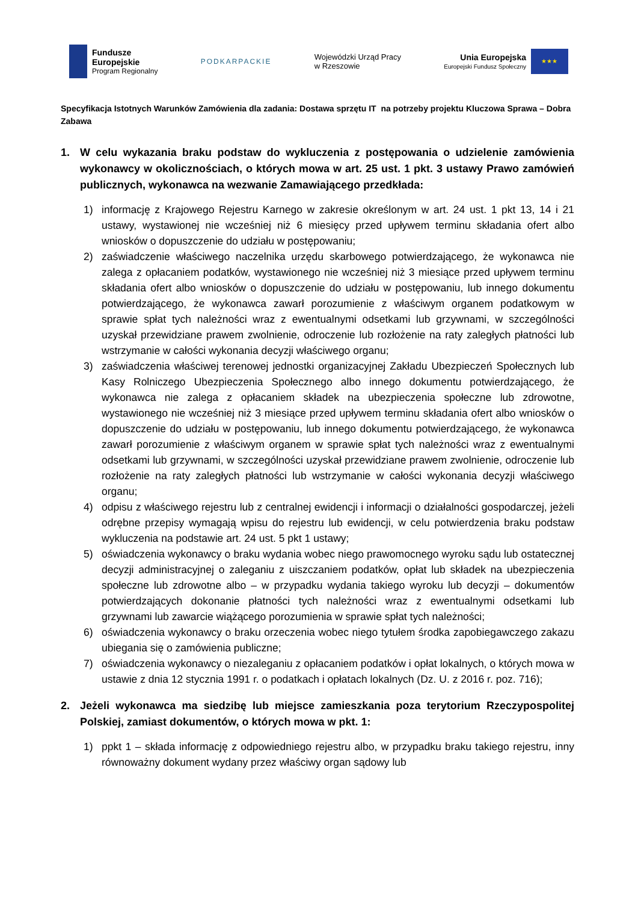Fundusze
Europejskie
Program Regionalny
PODKARPACKIE
Wojewódzki Urząd Pracy
w Rzeszowie
Unia Europejska
Europejski Fundusz Społeczny
★★★
Specyfikacja Istotnych Warunków Zamówienia dla zadania: Dostawa sprzętu IT na potrzeby projektu Kluczowa Sprawa – Dobra Zabawa
1. W celu wykazania braku podstaw do wykluczenia z postępowania o udzielenie zamówienia wykonawcy w okolicznościach, o których mowa w art. 25 ust. 1 pkt. 3 ustawy Prawo zamówień publicznych, wykonawca na wezwanie Zamawiającego przedkłada:
1) informację z Krajowego Rejestru Karnego w zakresie określonym w art. 24 ust. 1 pkt 13, 14 i 21 ustawy, wystawionej nie wcześniej niż 6 miesięcy przed upływem terminu składania ofert albo wniosków o dopuszczenie do udziału w postępowaniu;
2) zaświadczenie właściwego naczelnika urzędu skarbowego potwierdzającego, że wykonawca nie zalega z opłacaniem podatków, wystawionego nie wcześniej niż 3 miesiące przed upływem terminu składania ofert albo wniosków o dopuszczenie do udziału w postępowaniu, lub innego dokumentu potwierdzającego, że wykonawca zawarł porozumienie z właściwym organem podatkowym w sprawie spłat tych należności wraz z ewentualnymi odsetkami lub grzywnami, w szczególności uzyskał przewidziane prawem zwolnienie, odroczenie lub rozłożenie na raty zaległych płatności lub wstrzymanie w całości wykonania decyzji właściwego organu;
3) zaświadczenia właściwej terenowej jednostki organizacyjnej Zakładu Ubezpieczeń Społecznych lub Kasy Rolniczego Ubezpieczenia Społecznego albo innego dokumentu potwierdzającego, że wykonawca nie zalega z opłacaniem składek na ubezpieczenia społeczne lub zdrowotne, wystawionego nie wcześniej niż 3 miesiące przed upływem terminu składania ofert albo wniosków o dopuszczenie do udziału w postępowaniu, lub innego dokumentu potwierdzającego, że wykonawca zawarł porozumienie z właściwym organem w sprawie spłat tych należności wraz z ewentualnymi odsetkami lub grzywnami, w szczególności uzyskał przewidziane prawem zwolnienie, odroczenie lub rozłożenie na raty zaległych płatności lub wstrzymanie w całości wykonania decyzji właściwego organu;
4) odpisu z właściwego rejestru lub z centralnej ewidencji i informacji o działalności gospodarczej, jeżeli odrębne przepisy wymagają wpisu do rejestru lub ewidencji, w celu potwierdzenia braku podstaw wykluczenia na podstawie art. 24 ust. 5 pkt 1 ustawy;
5) oświadczenia wykonawcy o braku wydania wobec niego prawomocnego wyroku sądu lub ostatecznej decyzji administracyjnej o zaleganiu z uiszczaniem podatków, opłat lub składek na ubezpieczenia społeczne lub zdrowotne albo – w przypadku wydania takiego wyroku lub decyzji – dokumentów potwierdzających dokonanie płatności tych należności wraz z ewentualnymi odsetkami lub grzywnami lub zawarcie wiążącego porozumienia w sprawie spłat tych należności;
6) oświadczenia wykonawcy o braku orzeczenia wobec niego tytułem środka zapobiegawczego zakazu ubiegania się o zamówienia publiczne;
7) oświadczenia wykonawcy o niezaleganiu z opłacaniem podatków i opłat lokalnych, o których mowa w ustawie z dnia 12 stycznia 1991 r. o podatkach i opłatach lokalnych (Dz. U. z 2016 r. poz. 716);
2. Jeżeli wykonawca ma siedzibę lub miejsce zamieszkania poza terytorium Rzeczypospolitej Polskiej, zamiast dokumentów, o których mowa w pkt. 1:
1) ppkt 1 – składa informację z odpowiedniego rejestru albo, w przypadku braku takiego rejestru, inny równoważny dokument wydany przez właściwy organ sądowy lub